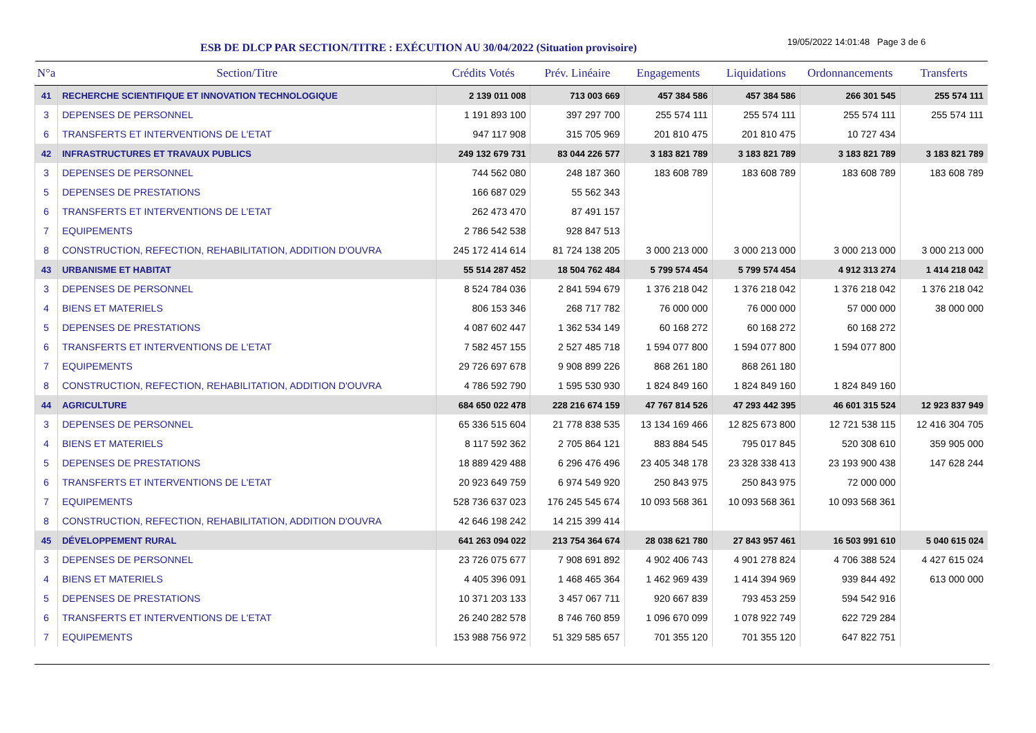ESB DE DLCP PAR SECTION/TITRE : EXÉCUTION AU 30/04/2022 (Situation provisoire)
19/05/2022 14:01:48 Page 3 de 6
| N°a | Section/Titre | Crédits Votés | Prév. Linéaire | Engagements | Liquidations | Ordonnancements | Transferts |
| --- | --- | --- | --- | --- | --- | --- | --- |
| 41 | RECHERCHE SCIENTIFIQUE ET INNOVATION TECHNOLOGIQUE | 2 139 011 008 | 713 003 669 | 457 384 586 | 457 384 586 | 266 301 545 | 255 574 111 |
| 3 | DEPENSES DE PERSONNEL | 1 191 893 100 | 397 297 700 | 255 574 111 | 255 574 111 | 255 574 111 | 255 574 111 |
| 6 | TRANSFERTS ET INTERVENTIONS DE L'ETAT | 947 117 908 | 315 705 969 | 201 810 475 | 201 810 475 | 10 727 434 | |
| 42 | INFRASTRUCTURES ET TRAVAUX PUBLICS | 249 132 679 731 | 83 044 226 577 | 3 183 821 789 | 3 183 821 789 | 3 183 821 789 | 3 183 821 789 |
| 3 | DEPENSES DE PERSONNEL | 744 562 080 | 248 187 360 | 183 608 789 | 183 608 789 | 183 608 789 | 183 608 789 |
| 5 | DEPENSES DE PRESTATIONS | 166 687 029 | 55 562 343 | | | | |
| 6 | TRANSFERTS ET INTERVENTIONS DE L'ETAT | 262 473 470 | 87 491 157 | | | | |
| 7 | EQUIPEMENTS | 2 786 542 538 | 928 847 513 | | | | |
| 8 | CONSTRUCTION, REFECTION, REHABILITATION, ADDITION D'OUVRA | 245 172 414 614 | 81 724 138 205 | 3 000 213 000 | 3 000 213 000 | 3 000 213 000 | 3 000 213 000 |
| 43 | URBANISME ET HABITAT | 55 514 287 452 | 18 504 762 484 | 5 799 574 454 | 5 799 574 454 | 4 912 313 274 | 1 414 218 042 |
| 3 | DEPENSES DE PERSONNEL | 8 524 784 036 | 2 841 594 679 | 1 376 218 042 | 1 376 218 042 | 1 376 218 042 | 1 376 218 042 |
| 4 | BIENS ET MATERIELS | 806 153 346 | 268 717 782 | 76 000 000 | 76 000 000 | 57 000 000 | 38 000 000 |
| 5 | DEPENSES DE PRESTATIONS | 4 087 602 447 | 1 362 534 149 | 60 168 272 | 60 168 272 | 60 168 272 | |
| 6 | TRANSFERTS ET INTERVENTIONS DE L'ETAT | 7 582 457 155 | 2 527 485 718 | 1 594 077 800 | 1 594 077 800 | 1 594 077 800 | |
| 7 | EQUIPEMENTS | 29 726 697 678 | 9 908 899 226 | 868 261 180 | 868 261 180 | | |
| 8 | CONSTRUCTION, REFECTION, REHABILITATION, ADDITION D'OUVRA | 4 786 592 790 | 1 595 530 930 | 1 824 849 160 | 1 824 849 160 | 1 824 849 160 | |
| 44 | AGRICULTURE | 684 650 022 478 | 228 216 674 159 | 47 767 814 526 | 47 293 442 395 | 46 601 315 524 | 12 923 837 949 |
| 3 | DEPENSES DE PERSONNEL | 65 336 515 604 | 21 778 838 535 | 13 134 169 466 | 12 825 673 800 | 12 721 538 115 | 12 416 304 705 |
| 4 | BIENS ET MATERIELS | 8 117 592 362 | 2 705 864 121 | 883 884 545 | 795 017 845 | 520 308 610 | 359 905 000 |
| 5 | DEPENSES DE PRESTATIONS | 18 889 429 488 | 6 296 476 496 | 23 405 348 178 | 23 328 338 413 | 23 193 900 438 | 147 628 244 |
| 6 | TRANSFERTS ET INTERVENTIONS DE L'ETAT | 20 923 649 759 | 6 974 549 920 | 250 843 975 | 250 843 975 | 72 000 000 | |
| 7 | EQUIPEMENTS | 528 736 637 023 | 176 245 545 674 | 10 093 568 361 | 10 093 568 361 | 10 093 568 361 | |
| 8 | CONSTRUCTION, REFECTION, REHABILITATION, ADDITION D'OUVRA | 42 646 198 242 | 14 215 399 414 | | | | |
| 45 | DÉVELOPPEMENT RURAL | 641 263 094 022 | 213 754 364 674 | 28 038 621 780 | 27 843 957 461 | 16 503 991 610 | 5 040 615 024 |
| 3 | DEPENSES DE PERSONNEL | 23 726 075 677 | 7 908 691 892 | 4 902 406 743 | 4 901 278 824 | 4 706 388 524 | 4 427 615 024 |
| 4 | BIENS ET MATERIELS | 4 405 396 091 | 1 468 465 364 | 1 462 969 439 | 1 414 394 969 | 939 844 492 | 613 000 000 |
| 5 | DEPENSES DE PRESTATIONS | 10 371 203 133 | 3 457 067 711 | 920 667 839 | 793 453 259 | 594 542 916 | |
| 6 | TRANSFERTS ET INTERVENTIONS DE L'ETAT | 26 240 282 578 | 8 746 760 859 | 1 096 670 099 | 1 078 922 749 | 622 729 284 | |
| 7 | EQUIPEMENTS | 153 988 756 972 | 51 329 585 657 | 701 355 120 | 701 355 120 | 647 822 751 | |